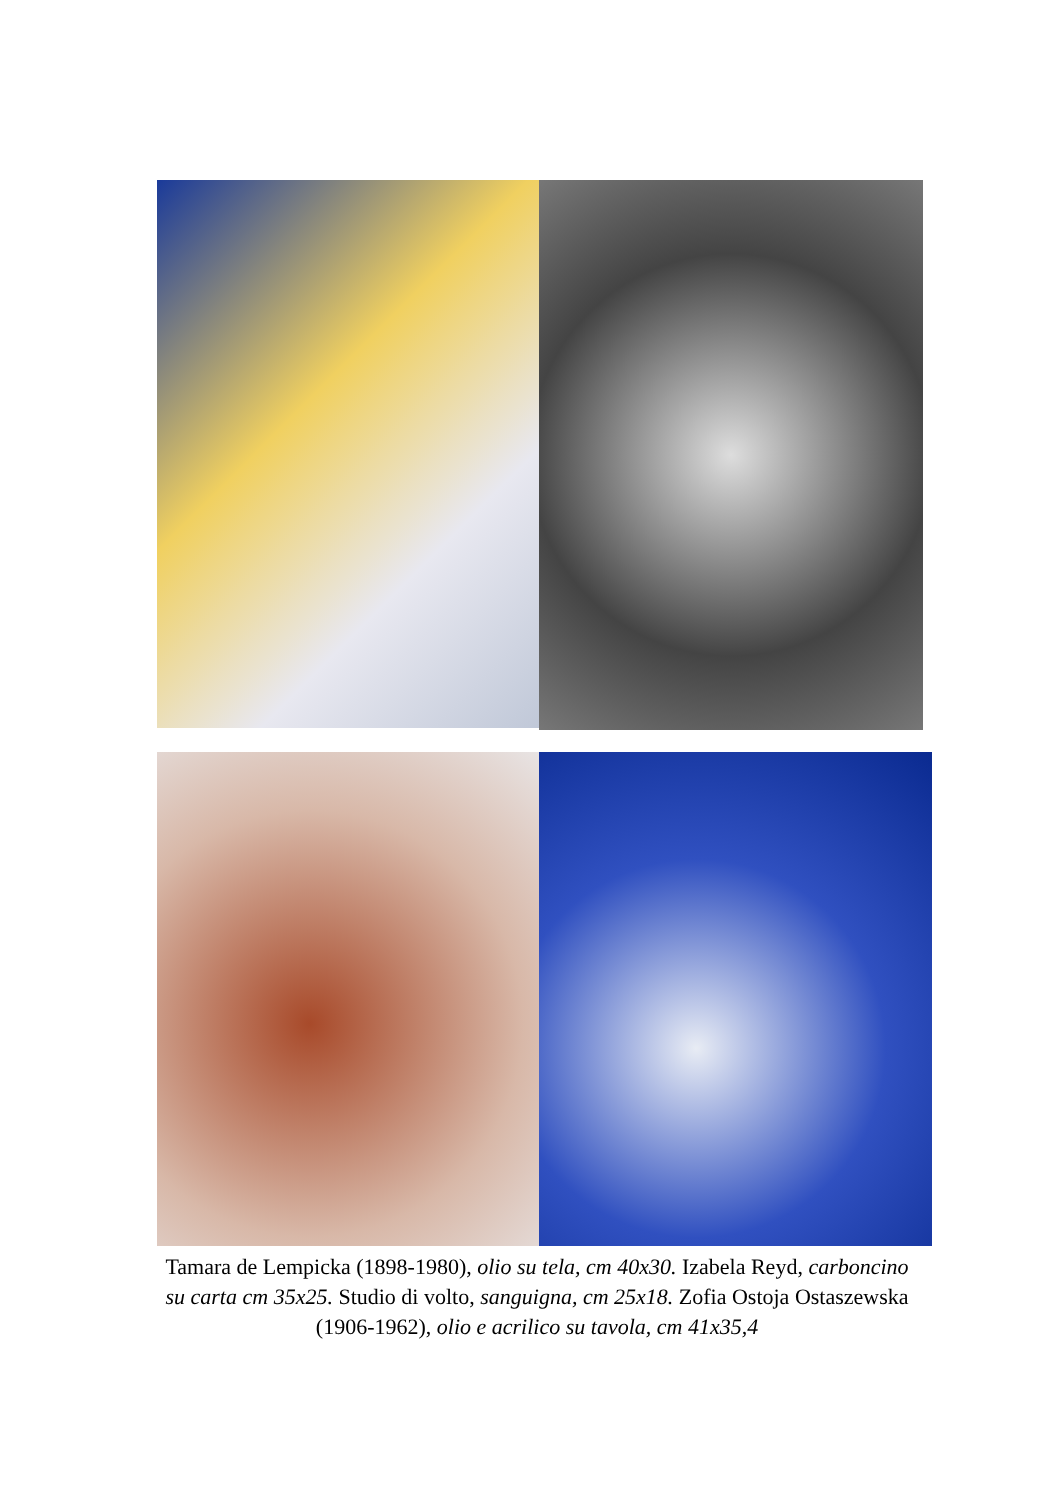Tamara de Lempicka (1898-1980), olio su tela, cm 40x30. Izabela Reyd, carboncino su carta cm 35x25. Studio di volto, sanguigna, cm 25x18. Zofia Ostoja Ostaszewska (1906-1962), olio e acrilico su tavola, cm 41x35,4